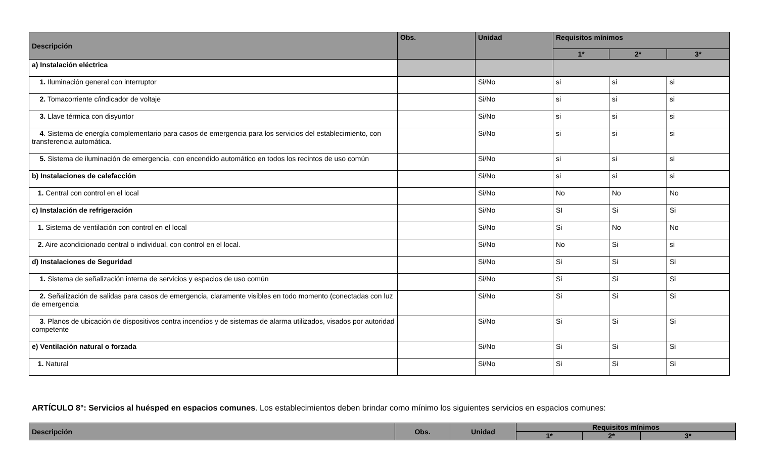| Descripción | Obs. | Unidad | Requisitos mínimos | | |
| --- | --- | --- | --- | --- | --- |
| | | | 1* | 2* | 3* |
| a) Instalación eléctrica | | | | | |
| 1. Iluminación general con interruptor | | Si/No | si | si | si |
| 2. Tomacorriente c/indicador de voltaje | | Si/No | si | si | si |
| 3. Llave térmica con disyuntor | | Si/No | si | si | si |
| 4 . Sistema de energía complementario para casos de emergencia para los servicios del establecimiento, con transferencia automática. | | Si/No | si | si | si |
| 5. Sistema de iluminación de emergencia, con encendido automático en todos los recintos de uso común | | Si/No | si | si | si |
| b) Instalaciones de calefacción | | Si/No | si | si | si |
| 1. Central con control en el local | | Si/No | No | No | No |
| c) Instalación de refrigeración | | Si/No | SI | Si | Si |
| 1. Sistema de ventilación con control en el local | | Si/No | Si | No | No |
| 2. Aire acondicionado central o individual, con control en el local. | | Si/No | No | Si | si |
| d) Instalaciones de Seguridad | | Si/No | Si | Si | Si |
| 1. Sistema de señalización interna de servicios y espacios de uso común | | Si/No | Si | Si | Si |
| 2. Señalización de salidas para casos de emergencia, claramente visibles en todo momento (conectadas con luz de emergencia | | Si/No | Si | Si | Si |
| 3 . Planos de ubicación de dispositivos contra incendios y de sistemas de alarma utilizados, visados por autoridad competente | | Si/No | Si | Si | Si |
| e) Ventilación natural o forzada | | Si/No | Si | Si | Si |
| 1. Natural | | Si/No | Si | Si | Si |
ARTÍCULO 8°: Servicios al huésped en espacios comunes. Los establecimientos deben brindar como mínimo los siguientes servicios en espacios comunes:
| Descripción | Obs. | Unidad | Requisitos mínimos | | |
| --- | --- | --- | --- | --- | --- |
| | | | 1* | 2* | 3* |